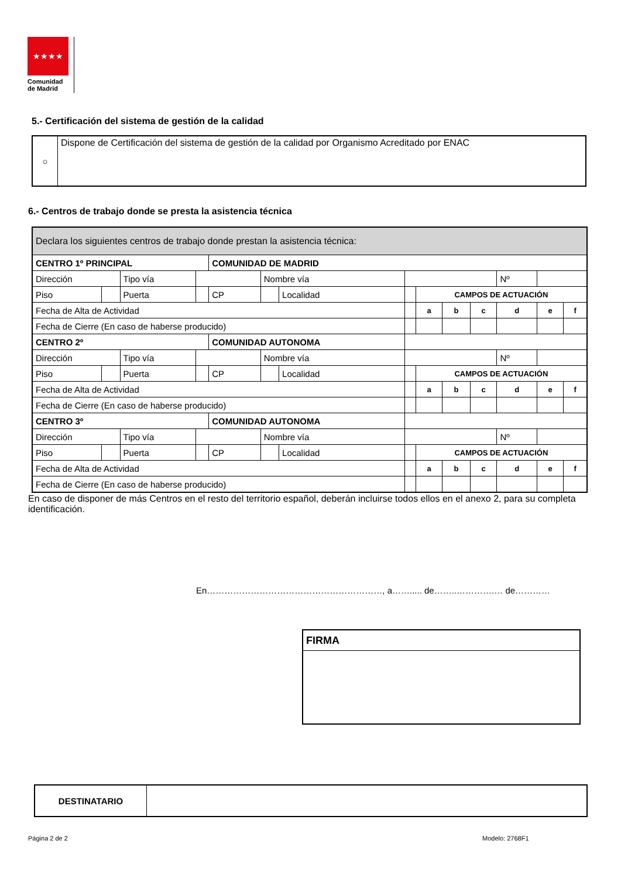★★★★
Comunidad
de Madrid
5.- Certificación del sistema de gestión de la calidad
| ○ | Dispone de Certificación del sistema de gestión de la calidad por Organismo Acreditado por ENAC |
6.- Centros de trabajo donde se presta la asistencia técnica
| Declara los siguientes centros de trabajo donde prestan la asistencia técnica: | | | | | | | | | | | | | | |
| CENTRO 1º PRINCIPAL | | | | COMUNIDAD DE MADRID | | | | | | | | | | |
| Dirección | | Tipo vía | | | Nombre vía | | | | | | | Nº | | |
| Piso | | Puerta | | CP | | Localidad | | CAMPOS DE ACTUACIÓN | | | | | | |
| Fecha de Alta de Actividad | | | | | | | | | a | b | c | d | e | f |
| Fecha de Cierre (En caso de haberse producido) | | | | | | | | | | | | | | |
| CENTRO 2º | | | | COMUNIDAD AUTONOMA | | | | | | | | | | |
| Dirección | | Tipo vía | | | Nombre vía | | | | | | | Nº | | |
| Piso | | Puerta | | CP | | Localidad | | CAMPOS DE ACTUACIÓN | | | | | | |
| Fecha de Alta de Actividad | | | | | | | | | a | b | c | d | e | f |
| Fecha de Cierre (En caso de haberse producido) | | | | | | | | | | | | | | |
| CENTRO 3º | | | | COMUNIDAD AUTONOMA | | | | | | | | | | |
| Dirección | | Tipo vía | | | Nombre vía | | | | | | | Nº | | |
| Piso | | Puerta | | CP | | Localidad | | CAMPOS DE ACTUACIÓN | | | | | | |
| Fecha de Alta de Actividad | | | | | | | | | a | b | c | d | e | f |
| Fecha de Cierre (En caso de haberse producido) | | | | | | | | | | | | | | |
En caso de disponer de más Centros en el resto del territorio español, deberán incluirse todos ellos en el anexo 2, para su completa identificación.
En……………………………………………………, a……..... de……..………….… de…………
| FIRMA |
| DESTINATARIO | |
Página 2 de 2 Modelo: 2768F1